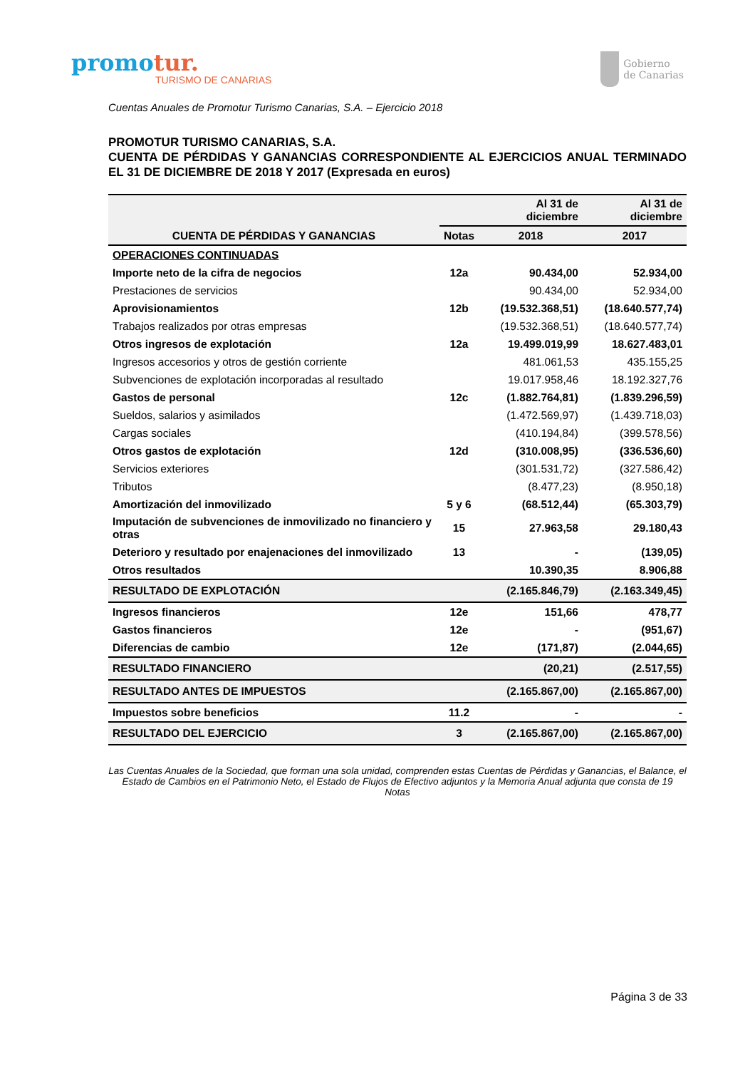promotur.
TURISMO DE CANARIAS
Gobierno
de Canarias
Cuentas Anuales de Promotur Turismo Canarias, S.A. – Ejercicio 2018
PROMOTUR TURISMO CANARIAS, S.A.
CUENTA DE PÉRDIDAS Y GANANCIAS CORRESPONDIENTE AL EJERCICIOS ANUAL TERMINADO EL 31 DE DICIEMBRE DE 2018 Y 2017 (Expresada en euros)
| CUENTA DE PÉRDIDAS Y GANANCIAS | | Al 31 de diciembre | Al 31 de diciembre |
| --- | --- | --- | --- |
| | Notas | 2018 | 2017 |
| OPERACIONES CONTINUADAS | | | |
| Importe neto de la cifra de negocios | 12a | 90.434,00 | 52.934,00 |
| Prestaciones de servicios | | 90.434,00 | 52.934,00 |
| Aprovisionamientos | 12b | (19.532.368,51) | (18.640.577,74) |
| Trabajos realizados por otras empresas | | (19.532.368,51) | (18.640.577,74) |
| Otros ingresos de explotación | 12a | 19.499.019,99 | 18.627.483,01 |
| Ingresos accesorios y otros de gestión corriente | | 481.061,53 | 435.155,25 |
| Subvenciones de explotación incorporadas al resultado | | 19.017.958,46 | 18.192.327,76 |
| Gastos de personal | 12c | (1.882.764,81) | (1.839.296,59) |
| Sueldos, salarios y asimilados | | (1.472.569,97) | (1.439.718,03) |
| Cargas sociales | | (410.194,84) | (399.578,56) |
| Otros gastos de explotación | 12d | (310.008,95) | (336.536,60) |
| Servicios exteriores | | (301.531,72) | (327.586,42) |
| Tributos | | (8.477,23) | (8.950,18) |
| Amortización del inmovilizado | 5 y 6 | (68.512,44) | (65.303,79) |
| Imputación de subvenciones de inmovilizado no financiero y otras | 15 | 27.963,58 | 29.180,43 |
| Deterioro y resultado por enajenaciones del inmovilizado | 13 | - | (139,05) |
| Otros resultados | | 10.390,35 | 8.906,88 |
| RESULTADO DE EXPLOTACIÓN | | (2.165.846,79) | (2.163.349,45) |
| Ingresos financieros | 12e | 151,66 | 478,77 |
| Gastos financieros | 12e | - | (951,67) |
| Diferencias de cambio | 12e | (171,87) | (2.044,65) |
| RESULTADO FINANCIERO | | (20,21) | (2.517,55) |
| RESULTADO ANTES DE IMPUESTOS | | (2.165.867,00) | (2.165.867,00) |
| Impuestos sobre beneficios | 11.2 | - | - |
| RESULTADO DEL EJERCICIO | 3 | (2.165.867,00) | (2.165.867,00) |
Las Cuentas Anuales de la Sociedad, que forman una sola unidad, comprenden estas Cuentas de Pérdidas y Ganancias, el Balance, el Estado de Cambios en el Patrimonio Neto, el Estado de Flujos de Efectivo adjuntos y la Memoria Anual adjunta que consta de 19 Notas
Página 3 de 33